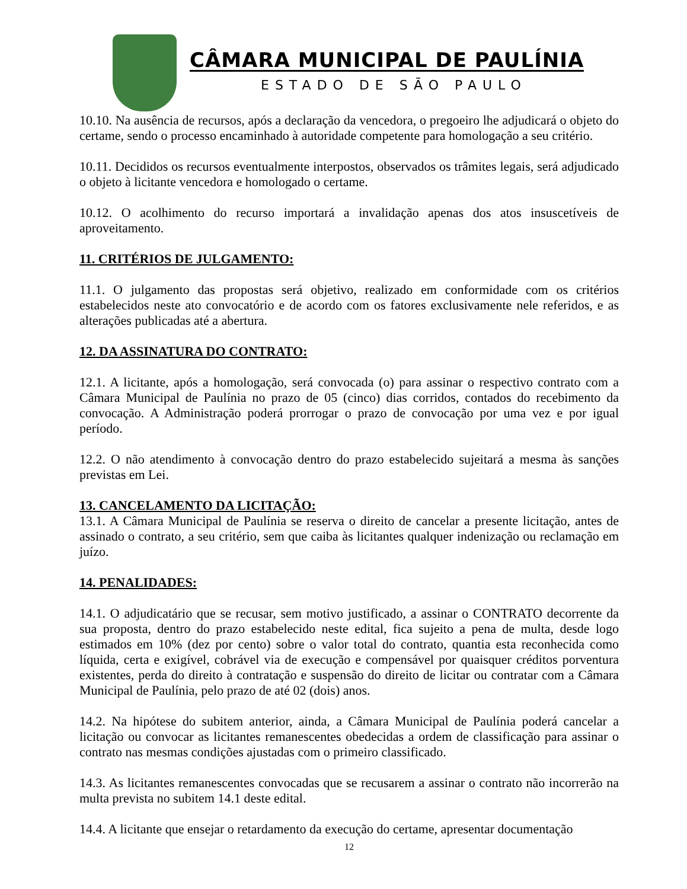CÂMARA MUNICIPAL DE PAULÍNIA
ESTADO DE SÃO PAULO
10.10. Na ausência de recursos, após a declaração da vencedora, o pregoeiro lhe adjudicará o objeto do certame, sendo o processo encaminhado à autoridade competente para homologação a seu critério.
10.11. Decididos os recursos eventualmente interpostos, observados os trâmites legais, será adjudicado o objeto à licitante vencedora e homologado o certame.
10.12. O acolhimento do recurso importará a invalidação apenas dos atos insuscetíveis de aproveitamento.
11. CRITÉRIOS DE JULGAMENTO:
11.1. O julgamento das propostas será objetivo, realizado em conformidade com os critérios estabelecidos neste ato convocatório e de acordo com os fatores exclusivamente nele referidos, e as alterações publicadas até a abertura.
12. DA ASSINATURA DO CONTRATO:
12.1. A licitante, após a homologação, será convocada (o) para assinar o respectivo contrato com a Câmara Municipal de Paulínia no prazo de 05 (cinco) dias corridos, contados do recebimento da convocação. A Administração poderá prorrogar o prazo de convocação por uma vez e por igual período.
12.2. O não atendimento à convocação dentro do prazo estabelecido sujeitará a mesma às sanções previstas em Lei.
13. CANCELAMENTO DA LICITAÇÃO:
13.1. A Câmara Municipal de Paulínia se reserva o direito de cancelar a presente licitação, antes de assinado o contrato, a seu critério, sem que caiba às licitantes qualquer indenização ou reclamação em juízo.
14. PENALIDADES:
14.1. O adjudicatário que se recusar, sem motivo justificado, a assinar o CONTRATO decorrente da sua proposta, dentro do prazo estabelecido neste edital, fica sujeito a pena de multa, desde logo estimados em 10% (dez por cento) sobre o valor total do contrato, quantia esta reconhecida como líquida, certa e exigível, cobrável via de execução e compensável por quaisquer créditos porventura existentes, perda do direito à contratação e suspensão do direito de licitar ou contratar com a Câmara Municipal de Paulínia, pelo prazo de até 02 (dois) anos.
14.2. Na hipótese do subitem anterior, ainda, a Câmara Municipal de Paulínia poderá cancelar a licitação ou convocar as licitantes remanescentes obedecidas a ordem de classificação para assinar o contrato nas mesmas condições ajustadas com o primeiro classificado.
14.3. As licitantes remanescentes convocadas que se recusarem a assinar o contrato não incorrerão na multa prevista no subitem 14.1 deste edital.
14.4. A licitante que ensejar o retardamento da execução do certame, apresentar documentação
12